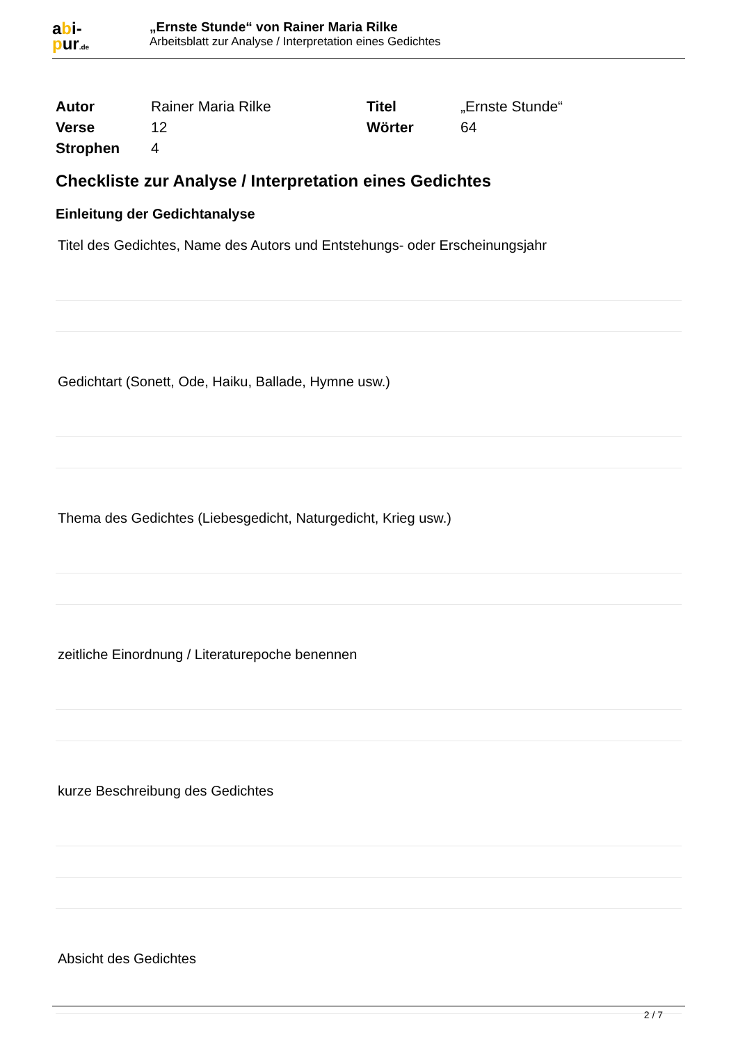abi-
pur.de
„Ernste Stunde“ von Rainer Maria Rilke
Arbeitsblatt zur Analyse / Interpretation eines Gedichtes
| Autor | Rainer Maria Rilke | Titel | „Ernste Stunde“ |
| Verse | 12 | Wörter | 64 |
| Strophen | 4 | | |
Checkliste zur Analyse / Interpretation eines Gedichtes
Einleitung der Gedichtanalyse
Titel des Gedichtes, Name des Autors und Entstehungs- oder Erscheinungsjahr
Gedichtart (Sonett, Ode, Haiku, Ballade, Hymne usw.)
Thema des Gedichtes (Liebesgedicht, Naturgedicht, Krieg usw.)
zeitliche Einordnung / Literaturepoche benennen
kurze Beschreibung des Gedichtes
Absicht des Gedichtes
2 / 7